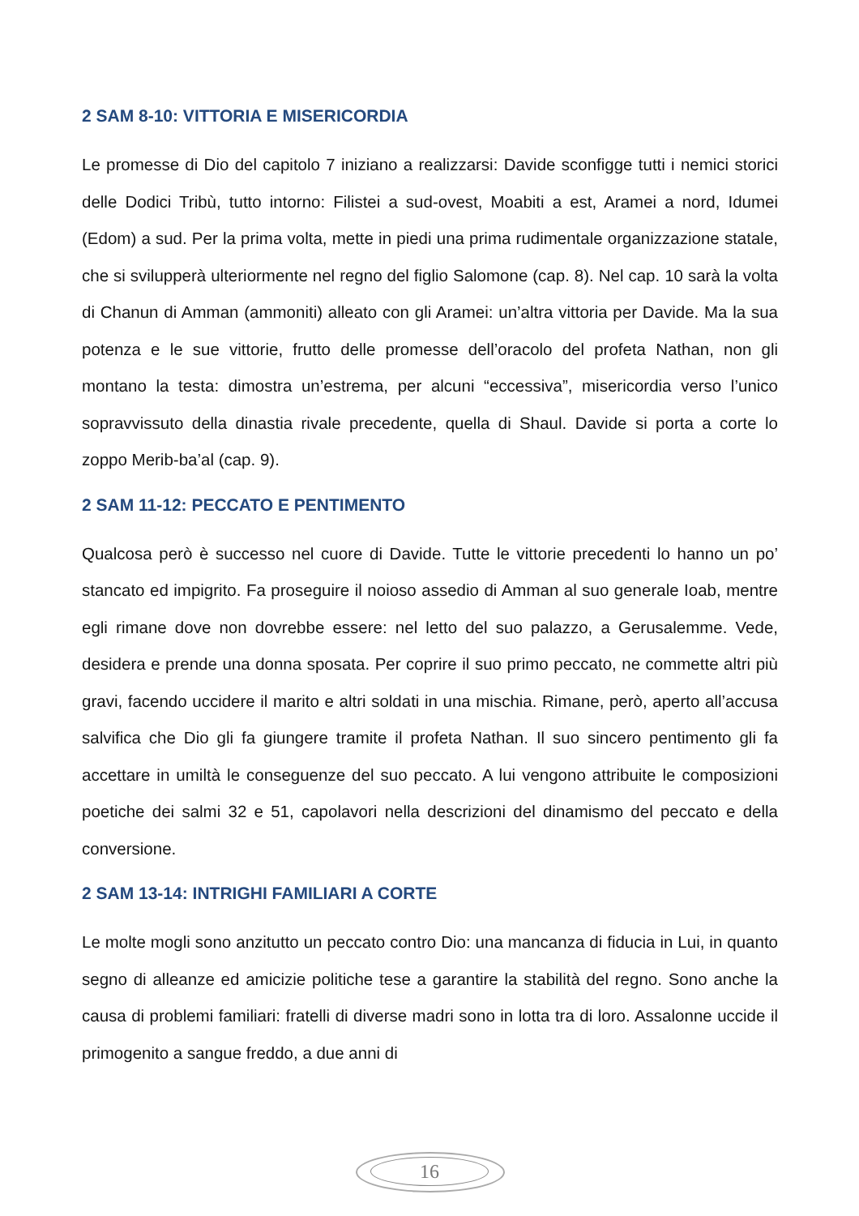2 SAM 8-10: VITTORIA E MISERICORDIA
Le promesse di Dio del capitolo 7 iniziano a realizzarsi: Davide sconfigge tutti i nemici storici delle Dodici Tribù, tutto intorno: Filistei a sud-ovest, Moabiti a est, Aramei a nord, Idumei (Edom) a sud. Per la prima volta, mette in piedi una prima rudimentale organizzazione statale, che si svilupperà ulteriormente nel regno del figlio Salomone (cap. 8). Nel cap. 10 sarà la volta di Chanun di Amman (ammoniti) alleato con gli Aramei: un’altra vittoria per Davide. Ma la sua potenza e le sue vittorie, frutto delle promesse dell’oracolo del profeta Nathan, non gli montano la testa: dimostra un’estrema, per alcuni “eccessiva”, misericordia verso l’unico sopravvissuto della dinastia rivale precedente, quella di Shaul. Davide si porta a corte lo zoppo Merib-ba’al (cap. 9).
2 SAM 11-12: PECCATO E PENTIMENTO
Qualcosa però è successo nel cuore di Davide. Tutte le vittorie precedenti lo hanno un po’ stancato ed impigrito. Fa proseguire il noioso assedio di Amman al suo generale Ioab, mentre egli rimane dove non dovrebbe essere: nel letto del suo palazzo, a Gerusalemme. Vede, desidera e prende una donna sposata. Per coprire il suo primo peccato, ne commette altri più gravi, facendo uccidere il marito e altri soldati in una mischia. Rimane, però, aperto all’accusa salvifica che Dio gli fa giungere tramite il profeta Nathan. Il suo sincero pentimento gli fa accettare in umiltà le conseguenze del suo peccato. A lui vengono attribuite le composizioni poetiche dei salmi 32 e 51, capolavori nella descrizioni del dinamismo del peccato e della conversione.
2 SAM 13-14: INTRIGHI FAMILIARI A CORTE
Le molte mogli sono anzitutto un peccato contro Dio: una mancanza di fiducia in Lui, in quanto segno di alleanze ed amicizie politiche tese a garantire la stabilità del regno. Sono anche la causa di problemi familiari: fratelli di diverse madri sono in lotta tra di loro. Assalonne uccide il primogenito a sangue freddo, a due anni di
16